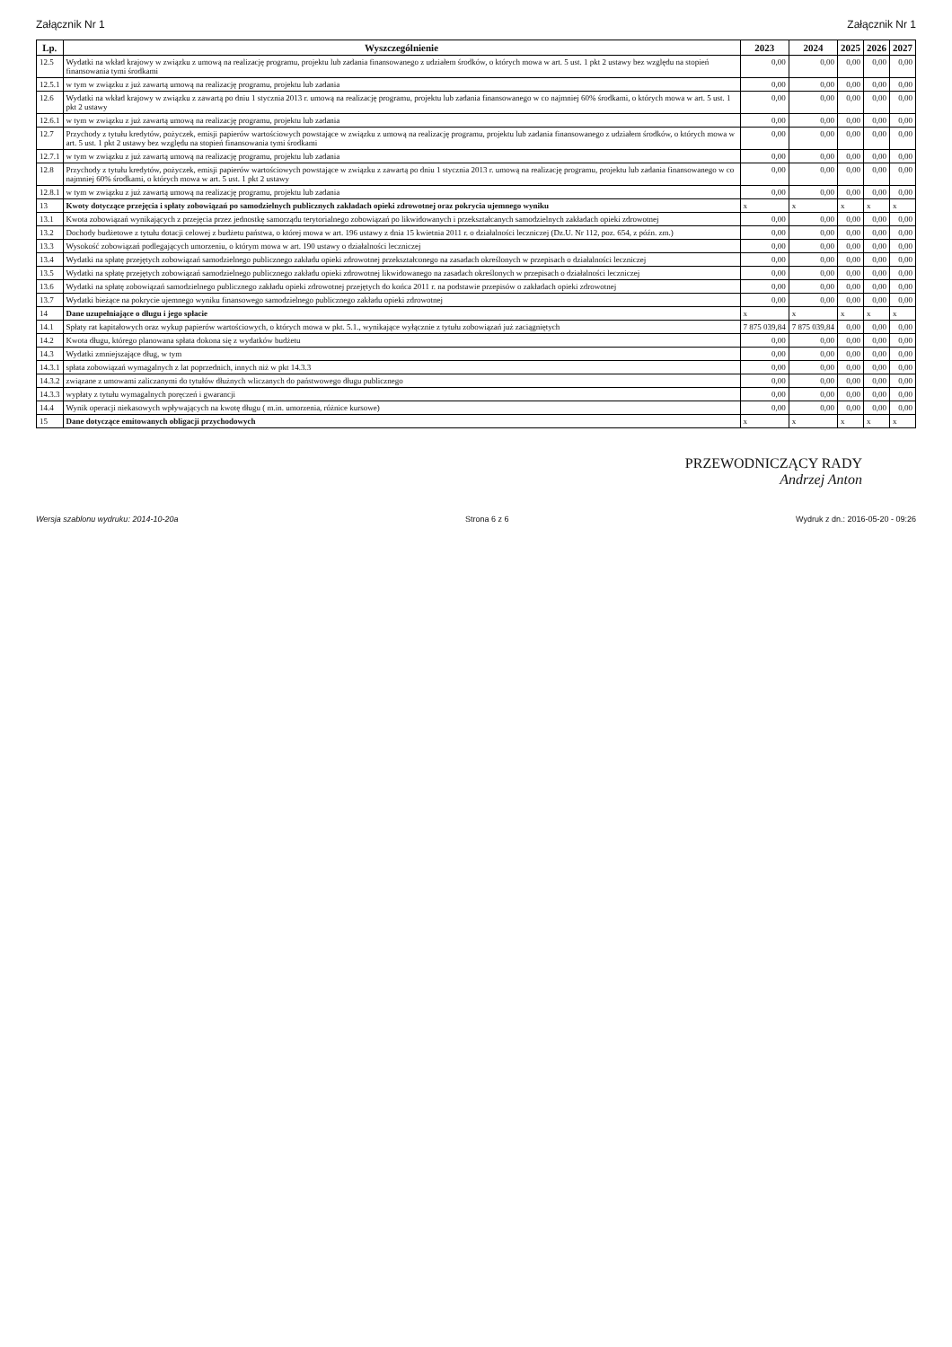Załącznik Nr 1 Załącznik Nr 1
| Lp. | Wyszczególnienie | 2023 | 2024 | 2025 | 2026 | 2027 |
| --- | --- | --- | --- | --- | --- | --- |
| 12.5 | Wydatki na wkład krajowy w związku z umową na realizację programu, projektu lub zadania finansowanego z udziałem środków, o których mowa w art. 5 ust. 1 pkt 2 ustawy bez względu na stopień finansowania tymi środkami | 0,00 | 0,00 | 0,00 | 0,00 | 0,00 |
| 12.5.1 | w tym w związku z już zawartą umową na realizację programu, projektu lub zadania | 0,00 | 0,00 | 0,00 | 0,00 | 0,00 |
| 12.6 | Wydatki na wkład krajowy w związku z zawartą po dniu 1 stycznia 2013 r. umową na realizację programu, projektu lub zadania finansowanego w co najmniej 60% środkami, o których mowa w art. 5 ust. 1 pkt 2 ustawy | 0,00 | 0,00 | 0,00 | 0,00 | 0,00 |
| 12.6.1 | w tym w związku z już zawartą umową na realizację programu, projektu lub zadania | 0,00 | 0,00 | 0,00 | 0,00 | 0,00 |
| 12.7 | Przychody z tytułu kredytów, pożyczek, emisji papierów wartościowych powstające w związku z umową na realizację programu, projektu lub zadania finansowanego z udziałem środków, o których mowa w art. 5 ust. 1 pkt 2 ustawy bez względu na stopień finansowania tymi środkami | 0,00 | 0,00 | 0,00 | 0,00 | 0,00 |
| 12.7.1 | w tym w związku z już zawartą umową na realizację programu, projektu lub zadania | 0,00 | 0,00 | 0,00 | 0,00 | 0,00 |
| 12.8 | Przychody z tytułu kredytów, pożyczek, emisji papierów wartościowych powstające w związku z zawartą po dniu 1 stycznia 2013 r. umową na realizację programu, projektu lub zadania finansowanego w co najmniej 60% środkami, o których mowa w art. 5 ust. 1 pkt 2 ustawy | 0,00 | 0,00 | 0,00 | 0,00 | 0,00 |
| 12.8.1 | w tym w związku z już zawartą umową na realizację programu, projektu lub zadania | 0,00 | 0,00 | 0,00 | 0,00 | 0,00 |
| 13 | Kwoty dotyczące przejęcia i spłaty zobowiązań po samodzielnych publicznych zakładach opieki zdrowotnej oraz pokrycia ujemnego wyniku | x | x | x | x | x |
| 13.1 | Kwota zobowiązań wynikających z przejęcia przez jednostkę samorządu terytorialnego zobowiązań po likwidowanych i przekształcanych samodzielnych zakładach opieki zdrowotnej | 0,00 | 0,00 | 0,00 | 0,00 | 0,00 |
| 13.2 | Dochody budżetowe z tytułu dotacji celowej z budżetu państwa, o której mowa w art. 196 ustawy z dnia 15 kwietnia 2011 r. o działalności leczniczej (Dz.U. Nr 112, poz. 654, z późn. zm.) | 0,00 | 0,00 | 0,00 | 0,00 | 0,00 |
| 13.3 | Wysokość zobowiązań podlegających umorzeniu, o którym mowa w art. 190 ustawy o działalności leczniczej | 0,00 | 0,00 | 0,00 | 0,00 | 0,00 |
| 13.4 | Wydatki na spłatę przejętych zobowiązań samodzielnego publicznego zakładu opieki zdrowotnej przekształconego na zasadach określonych w przepisach o działalności leczniczej | 0,00 | 0,00 | 0,00 | 0,00 | 0,00 |
| 13.5 | Wydatki na spłatę przejętych zobowiązań samodzielnego publicznego zakładu opieki zdrowotnej likwidowanego na zasadach określonych w przepisach o działalności leczniczej | 0,00 | 0,00 | 0,00 | 0,00 | 0,00 |
| 13.6 | Wydatki na spłatę zobowiązań samodzielnego publicznego zakładu opieki zdrowotnej przejętych do końca 2011 r. na podstawie przepisów o zakładach opieki zdrowotnej | 0,00 | 0,00 | 0,00 | 0,00 | 0,00 |
| 13.7 | Wydatki bieżące na pokrycie ujemnego wyniku finansowego samodzielnego publicznego zakładu opieki zdrowotnej | 0,00 | 0,00 | 0,00 | 0,00 | 0,00 |
| 14 | Dane uzupełniające o długu i jego spłacie | x | x | x | x | x |
| 14.1 | Spłaty rat kapitałowych oraz wykup papierów wartościowych, o których mowa w pkt. 5.1., wynikające wyłącznie z tytułu zobowiązań już zaciągniętych | 7 875 039,84 | 7 875 039,84 | 0,00 | 0,00 | 0,00 |
| 14.2 | Kwota długu, którego planowana spłata dokona się z wydatków budżetu | 0,00 | 0,00 | 0,00 | 0,00 | 0,00 |
| 14.3 | Wydatki zmniejszające dług, w tym | 0,00 | 0,00 | 0,00 | 0,00 | 0,00 |
| 14.3.1 | spłata zobowiązań wymagalnych z lat poprzednich, innych niż w pkt 14.3.3 | 0,00 | 0,00 | 0,00 | 0,00 | 0,00 |
| 14.3.2 | związane z umowami zaliczanymi do tytułów dłużnych wliczanych do państwowego długu publicznego | 0,00 | 0,00 | 0,00 | 0,00 | 0,00 |
| 14.3.3 | wypłaty z tytułu wymagalnych poręczeń i gwarancji | 0,00 | 0,00 | 0,00 | 0,00 | 0,00 |
| 14.4 | Wynik operacji niekasowych wpływających na kwotę długu ( m.in. umorzenia, różnice kursowe) | 0,00 | 0,00 | 0,00 | 0,00 | 0,00 |
| 15 | Dane dotyczące emitowanych obligacji przychodowych | x | x | x | x | x |
PRZEWODNICZĄCY RADY
Andrzej Anton
Wersja szablonu wydruku: 2014-10-20a Strona 6 z 6 Wydruk z dn.: 2016-05-20 - 09:26